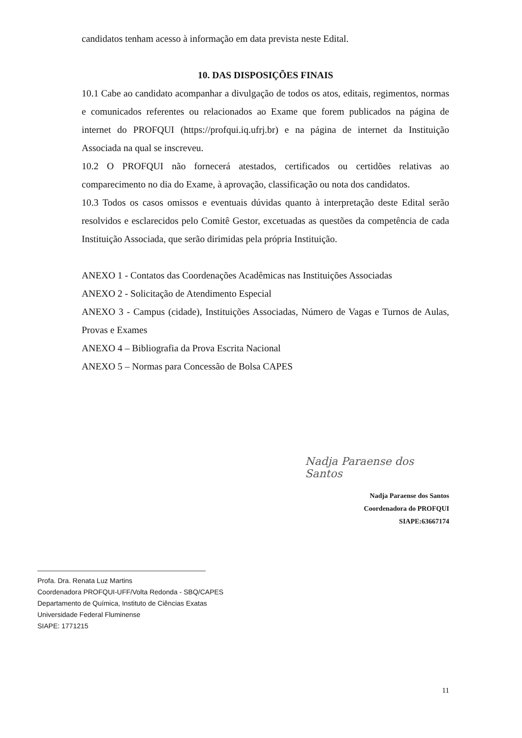candidatos tenham acesso à informação em data prevista neste Edital.
10. DAS DISPOSIÇÕES FINAIS
10.1 Cabe ao candidato acompanhar a divulgação de todos os atos, editais, regimentos, normas e comunicados referentes ou relacionados ao Exame que forem publicados na página de internet do PROFQUI (https://profqui.iq.ufrj.br) e na página de internet da Instituição Associada na qual se inscreveu.
10.2 O PROFQUI não fornecerá atestados, certificados ou certidões relativas ao comparecimento no dia do Exame, à aprovação, classificação ou nota dos candidatos.
10.3 Todos os casos omissos e eventuais dúvidas quanto à interpretação deste Edital serão resolvidos e esclarecidos pelo Comitê Gestor, excetuadas as questões da competência de cada Instituição Associada, que serão dirimidas pela própria Instituição.
ANEXO 1 - Contatos das Coordenações Acadêmicas nas Instituições Associadas
ANEXO 2 - Solicitação de Atendimento Especial
ANEXO 3 - Campus (cidade), Instituições Associadas, Número de Vagas e Turnos de Aulas, Provas e Exames
ANEXO 4 – Bibliografia da Prova Escrita Nacional
ANEXO 5 – Normas para Concessão de Bolsa CAPES
Nadja Paraense dos Santos
Nadja Paraense dos Santos
Coordenadora do PROFQUI
SIAPE:63667174
Profa. Dra. Renata Luz Martins
Coordenadora PROFQUI-UFF/Volta Redonda - SBQ/CAPES
Departamento de Química, Instituto de Ciências Exatas
Universidade Federal Fluminense
SIAPE: 1771215
11